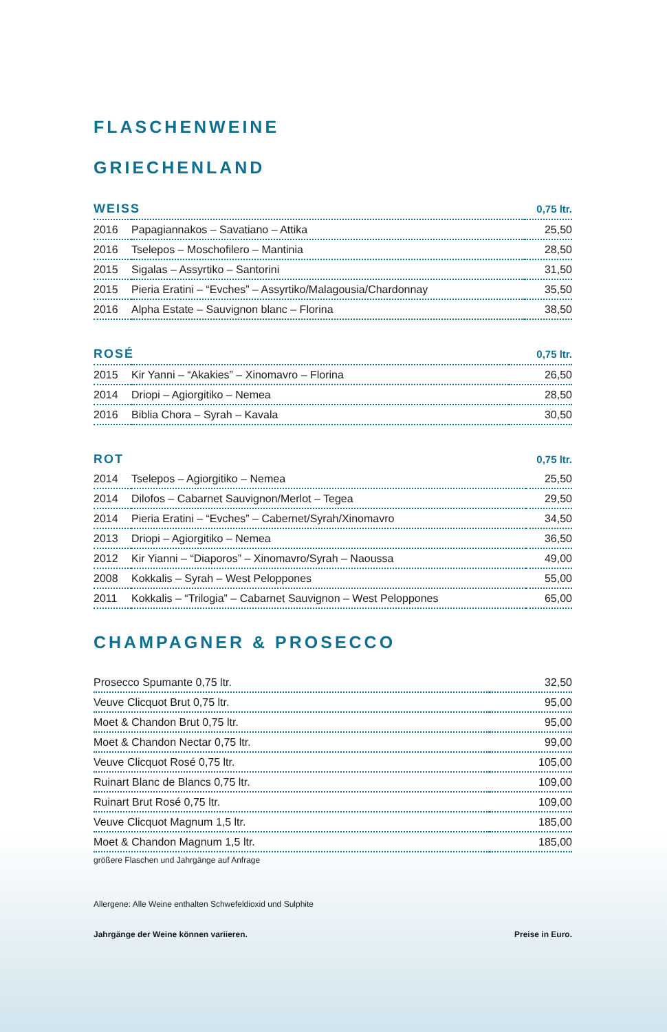FLASCHENWEINE
GRIECHENLAND
| WEISS | | 0,75 ltr. |
| --- | --- | --- |
| 2016 | Papagiannakos – Savatiano – Attika | 25,50 |
| 2016 | Tselepos – Moschofilero – Mantinia | 28,50 |
| 2015 | Sigalas – Assyrtiko – Santorini | 31,50 |
| 2015 | Pieria Eratini – “Evches” – Assyrtiko/Malagousia/Chardonnay | 35,50 |
| 2016 | Alpha Estate – Sauvignon blanc – Florina | 38,50 |
| ROSÉ | | 0,75 ltr. |
| --- | --- | --- |
| 2015 | Kir Yanni – “Akakies” – Xinomavro – Florina | 26,50 |
| 2014 | Driopi – Agiorgitiko – Nemea | 28,50 |
| 2016 | Biblia Chora – Syrah – Kavala | 30,50 |
| ROT | | 0,75 ltr. |
| --- | --- | --- |
| 2014 | Tselepos – Agiorgitiko – Nemea | 25,50 |
| 2014 | Dilofos – Cabarnet Sauvignon/Merlot – Tegea | 29,50 |
| 2014 | Pieria Eratini – “Evches” – Cabernet/Syrah/Xinomavro | 34,50 |
| 2013 | Driopi – Agiorgitiko – Nemea | 36,50 |
| 2012 | Kir Yianni – “Diaporos” – Xinomavro/Syrah – Naoussa | 49,00 |
| 2008 | Kokkalis – Syrah – West Peloppones | 55,00 |
| 2011 | Kokkalis – “Trilogia” – Cabarnet Sauvignon – West Peloppones | 65,00 |
CHAMPAGNER & PROSECCO
| Prosecco Spumante 0,75 ltr. | 32,50 |
| Veuve Clicquot Brut 0,75 ltr. | 95,00 |
| Moet & Chandon Brut 0,75 ltr. | 95,00 |
| Moet & Chandon Nectar 0,75 ltr. | 99,00 |
| Veuve Clicquot Rosé 0,75 ltr. | 105,00 |
| Ruinart Blanc de Blancs 0,75 ltr. | 109,00 |
| Ruinart Brut Rosé 0,75 ltr. | 109,00 |
| Veuve Clicquot Magnum 1,5 ltr. | 185,00 |
| Moet & Chandon Magnum 1,5 ltr. | 185,00 |
größere Flaschen und Jahrgänge auf Anfrage
Allergene: Alle Weine enthalten Schwefeldioxid und Sulphite
Jahrgänge der Weine können variieren. Preise in Euro.